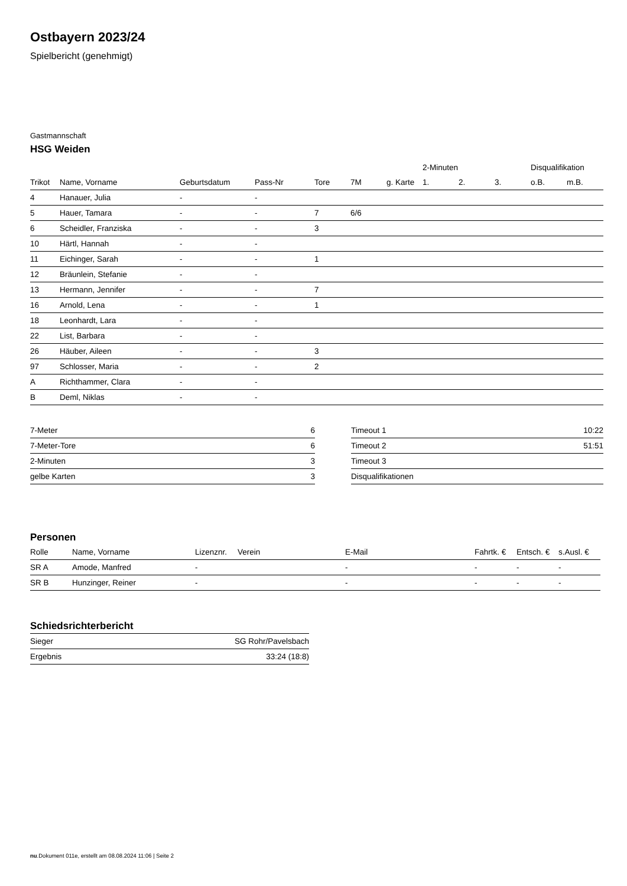Ostbayern 2023/24
Spielbericht (genehmigt)
Gastmannschaft
HSG Weiden
| | | | | | | | 2-Minuten | | | Disqualifikation | |
| --- | --- | --- | --- | --- | --- | --- | --- | --- | --- | --- | --- |
| Trikot | Name, Vorname | Geburtsdatum | Pass-Nr | Tore | 7M | g. Karte | 1. | 2. | 3. | o.B. | m.B. |
| 4 | Hanauer, Julia | - | - | | | | | | | | |
| 5 | Hauer, Tamara | - | - | 7 | 6/6 | | | | | | |
| 6 | Scheidler, Franziska | - | - | 3 | | | | | | | |
| 10 | Härtl, Hannah | - | - | | | | | | | | |
| 11 | Eichinger, Sarah | - | - | 1 | | | | | | | |
| 12 | Bräunlein, Stefanie | - | - | | | | | | | | |
| 13 | Hermann, Jennifer | - | - | 7 | | | | | | | |
| 16 | Arnold, Lena | - | - | 1 | | | | | | | |
| 18 | Leonhardt, Lara | - | - | | | | | | | | |
| 22 | List, Barbara | - | - | | | | | | | | |
| 26 | Häuber, Aileen | - | - | 3 | | | | | | | |
| 97 | Schlosser, Maria | - | - | 2 | | | | | | | |
| A | Richthammer, Clara | - | - | | | | | | | | |
| B | Deml, Niklas | - | - | | | | | | | | |
| 7-Meter | 6 |
| 7-Meter-Tore | 6 |
| 2-Minuten | 3 |
| gelbe Karten | 3 |
| Timeout 1 | 10:22 |
| Timeout 2 | 51:51 |
| Timeout 3 | |
| Disqualifikationen | |
Personen
| Rolle | Name, Vorname | Lizenznr. | Verein | E-Mail | Fahrtk. € | Entsch. € | s.Ausl. € |
| --- | --- | --- | --- | --- | --- | --- | --- |
| SR A | Amode, Manfred | - | | - | - | - | - |
| SR B | Hunzinger, Reiner | - | | - | - | - | - |
Schiedsrichterbericht
| Sieger | SG Rohr/Pavelsbach |
| Ergebnis | 33:24 (18:8) |
nu.Dokument 011e, erstellt am 08.08.2024 11:06 | Seite 2